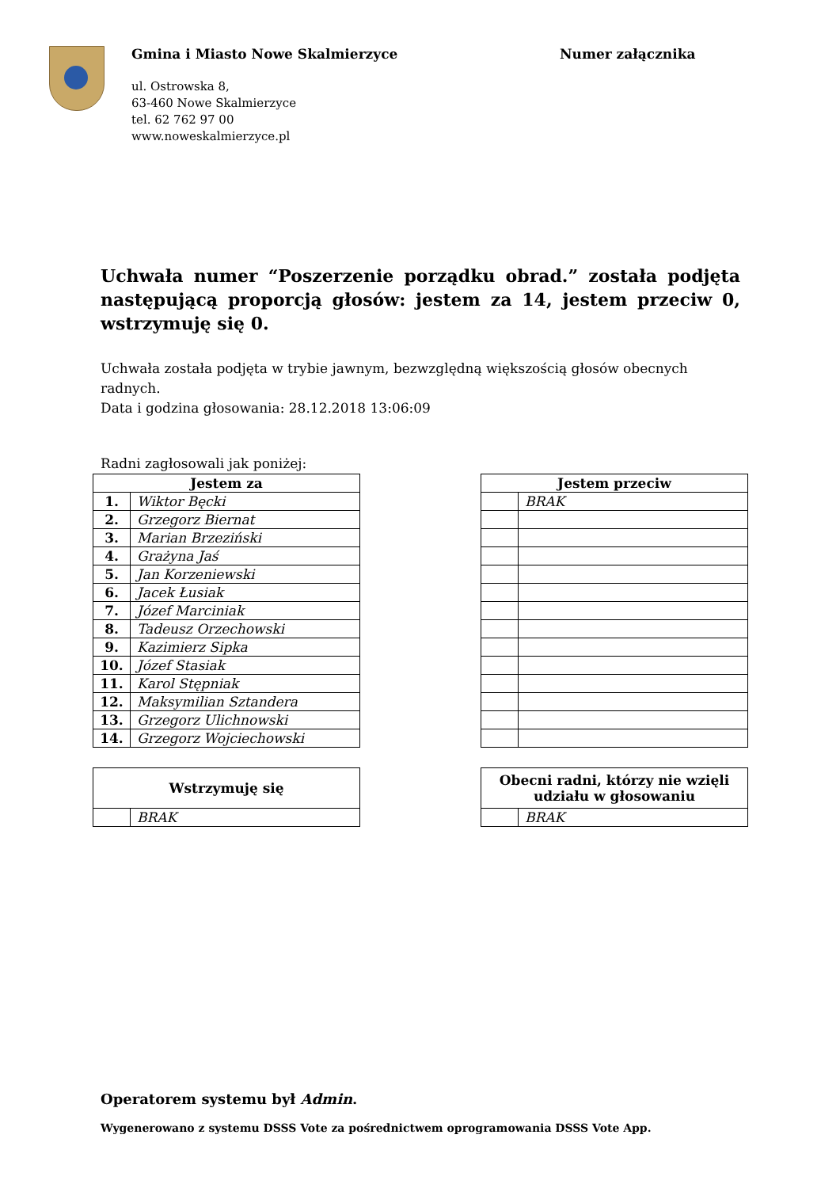Gmina i Miasto Nowe Skalmierzyce
ul. Ostrowska 8,
63-460 Nowe Skalmierzyce
tel. 62 762 97 00
www.noweskalmierzyce.pl
Numer załącznika
Uchwała numer “Poszerzenie porządku obrad.” została podjęta następującą proporcją głosów: jestem za 14, jestem przeciw 0, wstrzymuję się 0.
Uchwała została podjęta w trybie jawnym, bezwzględną większością głosów obecnych radnych.
Data i godzina głosowania: 28.12.2018 13:06:09
Radni zagłosowali jak poniżej:
| Jestem za | |
| --- | --- |
| 1. | Wiktor Bęcki |
| 2. | Grzegorz Biernat |
| 3. | Marian Brzeziński |
| 4. | Grażyna Jaś |
| 5. | Jan Korzeniewski |
| 6. | Jacek Łusiak |
| 7. | Józef Marciniak |
| 8. | Tadeusz Orzechowski |
| 9. | Kazimierz Sipka |
| 10. | Józef Stasiak |
| 11. | Karol Stępniak |
| 12. | Maksymilian Sztandera |
| 13. | Grzegorz Ulichnowski |
| 14. | Grzegorz Wojciechowski |
| Jestem przeciw | |
| --- | --- |
| | BRAK |
| Wstrzymuję się | |
| --- | --- |
| | BRAK |
| Obecni radni, którzy nie wzięli udziału w głosowaniu | |
| --- | --- |
| | BRAK |
Operatorem systemu był Admin.
Wygenerowano z systemu DSSS Vote za pośrednictwem oprogramowania DSSS Vote App.